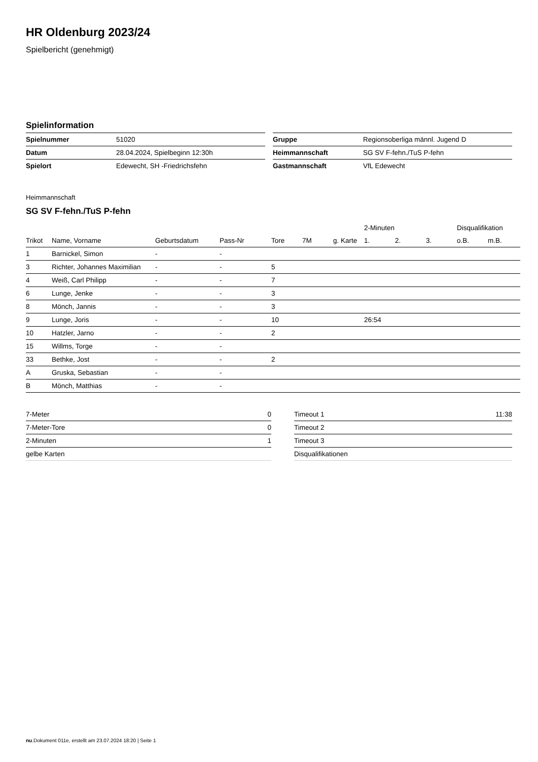HR Oldenburg 2023/24
Spielbericht (genehmigt)
Spielinformation
| Spielnummer | 51020 |
| Datum | 28.04.2024, Spielbeginn 12:30h |
| Spielort | Edewecht, SH -Friedrichsfehn |
| Gruppe | Regionsoberliga männl. Jugend D |
| Heimmannschaft | SG SV F-fehn./TuS P-fehn |
| Gastmannschaft | VfL Edewecht |
Heimmannschaft
SG SV F-fehn./TuS P-fehn
| | | | | | | | 2-Minuten | | | Disqualifikation | |
| --- | --- | --- | --- | --- | --- | --- | --- | --- | --- | --- | --- |
| Trikot | Name, Vorname | Geburtsdatum | Pass-Nr | Tore | 7M | g. Karte | 1. | 2. | 3. | o.B. | m.B. |
| 1 | Barnickel, Simon | - | - | | | | | | | | |
| 3 | Richter, Johannes Maximilian | - | - | 5 | | | | | | | |
| 4 | Weiß, Carl Philipp | - | - | 7 | | | | | | | |
| 6 | Lunge, Jenke | - | - | 3 | | | | | | | |
| 8 | Mönch, Jannis | - | - | 3 | | | | | | | |
| 9 | Lunge, Joris | - | - | 10 | | | 26:54 | | | | |
| 10 | Hatzler, Jarno | - | - | 2 | | | | | | | |
| 15 | Willms, Torge | - | - | | | | | | | | |
| 33 | Bethke, Jost | - | - | 2 | | | | | | | |
| A | Gruska, Sebastian | - | - | | | | | | | | |
| B | Mönch, Matthias | - | - | | | | | | | | |
| 7-Meter | 0 |
| 7-Meter-Tore | 0 |
| 2-Minuten | 1 |
| gelbe Karten | |
| Timeout 1 | 11:38 |
| Timeout 2 | |
| Timeout 3 | |
| Disqualifikationen | |
nu.Dokument 011e, erstellt am 23.07.2024 18:20 | Seite 1